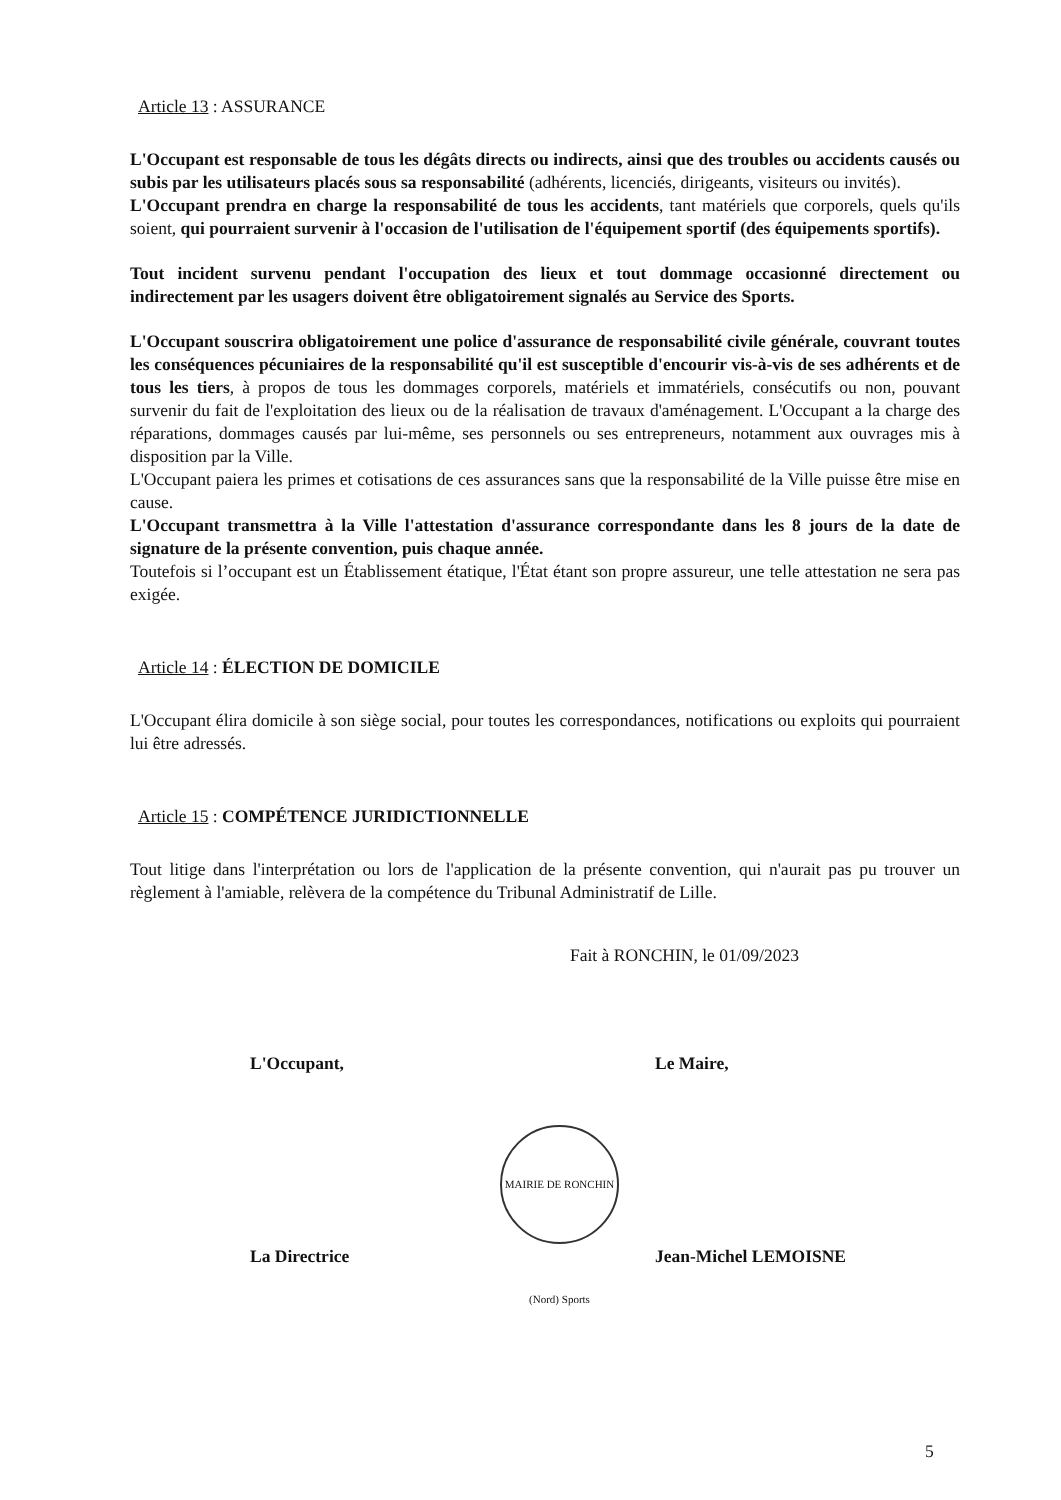Article 13 : ASSURANCE
L'Occupant est responsable de tous les dégâts directs ou indirects, ainsi que des troubles ou accidents causés ou subis par les utilisateurs placés sous sa responsabilité (adhérents, licenciés, dirigeants, visiteurs ou invités).
L'Occupant prendra en charge la responsabilité de tous les accidents, tant matériels que corporels, quels qu'ils soient, qui pourraient survenir à l'occasion de l'utilisation de l'équipement sportif (des équipements sportifs).
Tout incident survenu pendant l'occupation des lieux et tout dommage occasionné directement ou indirectement par les usagers doivent être obligatoirement signalés au Service des Sports.
L'Occupant souscrira obligatoirement une police d'assurance de responsabilité civile générale, couvrant toutes les conséquences pécuniaires de la responsabilité qu'il est susceptible d'encourir vis-à-vis de ses adhérents et de tous les tiers, à propos de tous les dommages corporels, matériels et immatériels, consécutifs ou non, pouvant survenir du fait de l'exploitation des lieux ou de la réalisation de travaux d'aménagement. L'Occupant a la charge des réparations, dommages causés par lui-même, ses personnels ou ses entrepreneurs, notamment aux ouvrages mis à disposition par la Ville.
L'Occupant paiera les primes et cotisations de ces assurances sans que la responsabilité de la Ville puisse être mise en cause.
L'Occupant transmettra à la Ville l'attestation d'assurance correspondante dans les 8 jours de la date de signature de la présente convention, puis chaque année.
Toutefois si l’occupant est un Établissement étatique, l'État étant son propre assureur, une telle attestation ne sera pas exigée.
Article 14 : ÉLECTION DE DOMICILE
L'Occupant élira domicile à son siège social, pour toutes les correspondances, notifications ou exploits qui pourraient lui être adressés.
Article 15 : COMPÉTENCE JURIDICTIONNELLE
Tout litige dans l'interprétation ou lors de l'application de la présente convention, qui n'aurait pas pu trouver un règlement à l'amiable, relèvera de la compétence du Tribunal Administratif de Lille.
Fait à RONCHIN, le 01/09/2023
L'Occupant, Le Maire,
La Directrice Jean-Michel LEMOISNE
MAIRIE DE RONCHIN (Nord) Sports
5